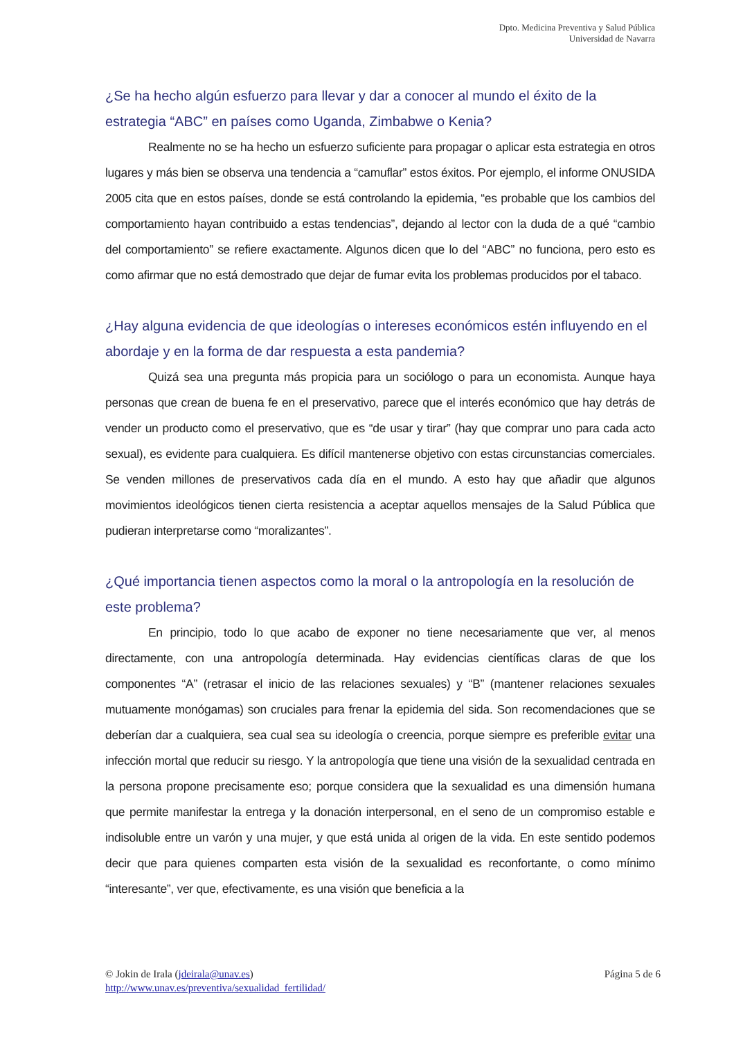Dpto. Medicina Preventiva y Salud Pública
Universidad de Navarra
¿Se ha hecho algún esfuerzo para llevar y dar a conocer al mundo el éxito de la estrategia “ABC” en países como Uganda, Zimbabwe o Kenia?
Realmente no se ha hecho un esfuerzo suficiente para propagar o aplicar esta estrategia en otros lugares y más bien se observa una tendencia a “camuflar” estos éxitos. Por ejemplo, el informe ONUSIDA 2005 cita que en estos países, donde se está controlando la epidemia, “es probable que los cambios del comportamiento hayan contribuido a estas tendencias”, dejando al lector con la duda de a qué “cambio del comportamiento” se refiere exactamente. Algunos dicen que lo del “ABC” no funciona, pero esto es como afirmar que no está demostrado que dejar de fumar evita los problemas producidos por el tabaco.
¿Hay alguna evidencia de que ideologías o intereses económicos estén influyendo en el abordaje y en la forma de dar respuesta a esta pandemia?
Quizá sea una pregunta más propicia para un sociólogo o para un economista. Aunque haya personas que crean de buena fe en el preservativo, parece que el interés económico que hay detrás de vender un producto como el preservativo, que es “de usar y tirar” (hay que comprar uno para cada acto sexual), es evidente para cualquiera. Es difícil mantenerse objetivo con estas circunstancias comerciales. Se venden millones de preservativos cada día en el mundo. A esto hay que añadir que algunos movimientos ideológicos tienen cierta resistencia a aceptar aquellos mensajes de la Salud Pública que pudieran interpretarse como “moralizantes”.
¿Qué importancia tienen aspectos como la moral o la antropología en la resolución de este problema?
En principio, todo lo que acabo de exponer no tiene necesariamente que ver, al menos directamente, con una antropología determinada. Hay evidencias científicas claras de que los componentes “A” (retrasar el inicio de las relaciones sexuales) y “B” (mantener relaciones sexuales mutuamente monógamas) son cruciales para frenar la epidemia del sida. Son recomendaciones que se deberían dar a cualquiera, sea cual sea su ideología o creencia, porque siempre es preferible evitar una infección mortal que reducir su riesgo. Y la antropología que tiene una visión de la sexualidad centrada en la persona propone precisamente eso; porque considera que la sexualidad es una dimensión humana que permite manifestar la entrega y la donación interpersonal, en el seno de un compromiso estable e indisoluble entre un varón y una mujer, y que está unida al origen de la vida. En este sentido podemos decir que para quienes comparten esta visión de la sexualidad es reconfortante, o como mínimo “interesante”, ver que, efectivamente, es una visión que beneficia a la
Página 5 de 6 © Jokin de Irala (jdeirala@unav.es)
http://www.unav.es/preventiva/sexualidad_fertilidad/